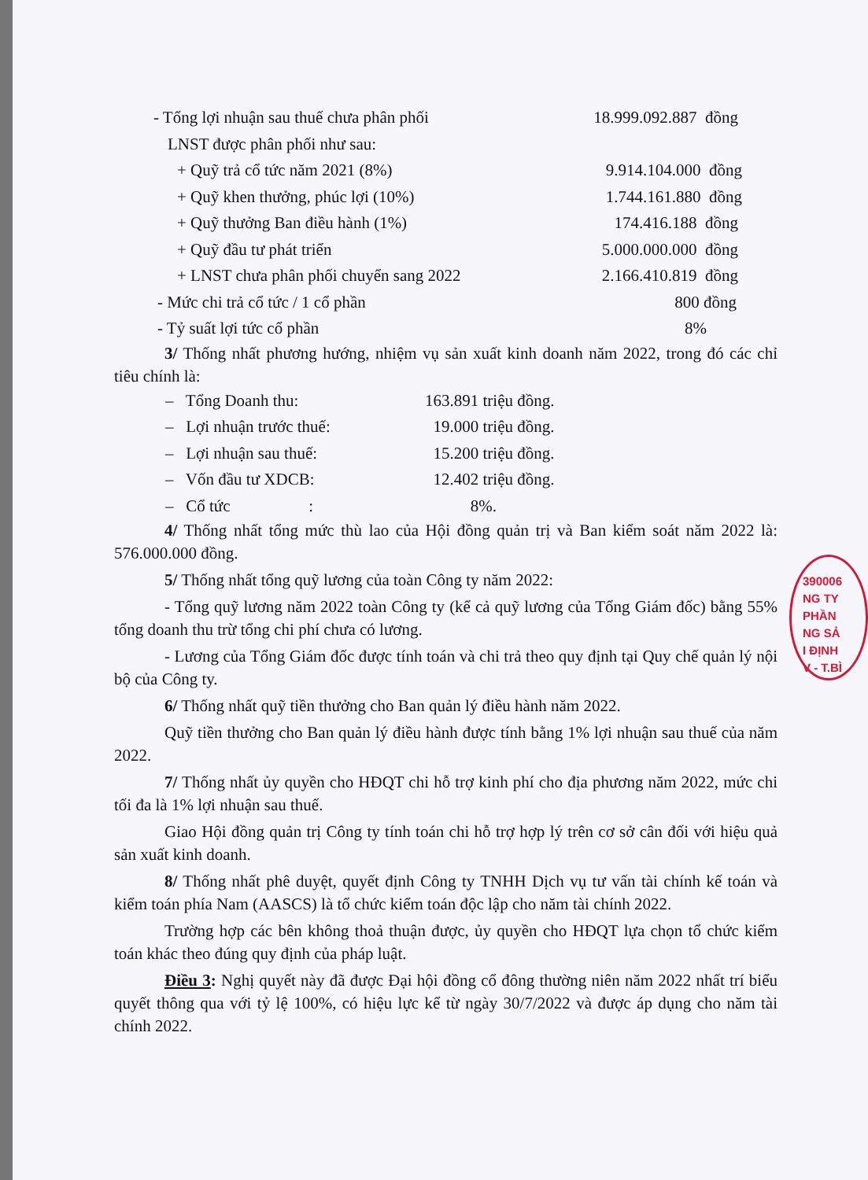- Tổng lợi nhuận sau thuế chưa phân phối 18.999.092.887 đồng
LNST được phân phối như sau:
+ Quỹ trả cổ tức năm 2021 (8%) 9.914.104.000 đồng
+ Quỹ khen thưởng, phúc lợi (10%) 1.744.161.880 đồng
+ Quỹ thưởng Ban điều hành (1%) 174.416.188 đồng
+ Quỹ đầu tư phát triển 5.000.000.000 đồng
+ LNST chưa phân phối chuyển sang 2022 2.166.410.819 đồng
- Mức chi trả cổ tức / 1 cổ phần 800 đồng
- Tỷ suất lợi tức cổ phần 8%
3/ Thống nhất phương hướng, nhiệm vụ sản xuất kinh doanh năm 2022, trong đó các chỉ tiêu chính là:
– Tổng Doanh thu: 163.891 triệu đồng.
– Lợi nhuận trước thuế: 19.000 triệu đồng.
– Lợi nhuận sau thuế: 15.200 triệu đồng.
– Vốn đầu tư XDCB: 12.402 triệu đồng.
– Cổ tức : 8%.
4/ Thống nhất tổng mức thù lao của Hội đồng quản trị và Ban kiểm soát năm 2022 là: 576.000.000 đồng.
5/ Thống nhất tổng quỹ lương của toàn Công ty năm 2022:
- Tổng quỹ lương năm 2022 toàn Công ty (kể cả quỹ lương của Tổng Giám đốc) bằng 55% tổng doanh thu trừ tổng chi phí chưa có lương.
- Lương của Tổng Giám đốc được tính toán và chi trả theo quy định tại Quy chế quản lý nội bộ của Công ty.
6/ Thống nhất quỹ tiền thưởng cho Ban quản lý điều hành năm 2022.
Quỹ tiền thưởng cho Ban quản lý điều hành được tính bằng 1% lợi nhuận sau thuế của năm 2022.
7/ Thống nhất ủy quyền cho HĐQT chi hỗ trợ kinh phí cho địa phương năm 2022, mức chi tối đa là 1% lợi nhuận sau thuế.
Giao Hội đồng quản trị Công ty tính toán chi hỗ trợ hợp lý trên cơ sở cân đối với hiệu quả sản xuất kinh doanh.
8/ Thống nhất phê duyệt, quyết định Công ty TNHH Dịch vụ tư vấn tài chính kế toán và kiểm toán phía Nam (AASCS) là tổ chức kiểm toán độc lập cho năm tài chính 2022.
Trường hợp các bên không thoả thuận được, ủy quyền cho HĐQT lựa chọn tổ chức kiểm toán khác theo đúng quy định của pháp luật.
Điều 3: Nghị quyết này đã được Đại hội đồng cổ đông thường niên năm 2022 nhất trí biểu quyết thông qua với tỷ lệ 100%, có hiệu lực kể từ ngày 30/7/2022 và được áp dụng cho năm tài chính 2022.
390006
NG TY
PHẦN
NG SẢ
I ĐỊNH
V - T.BÌ